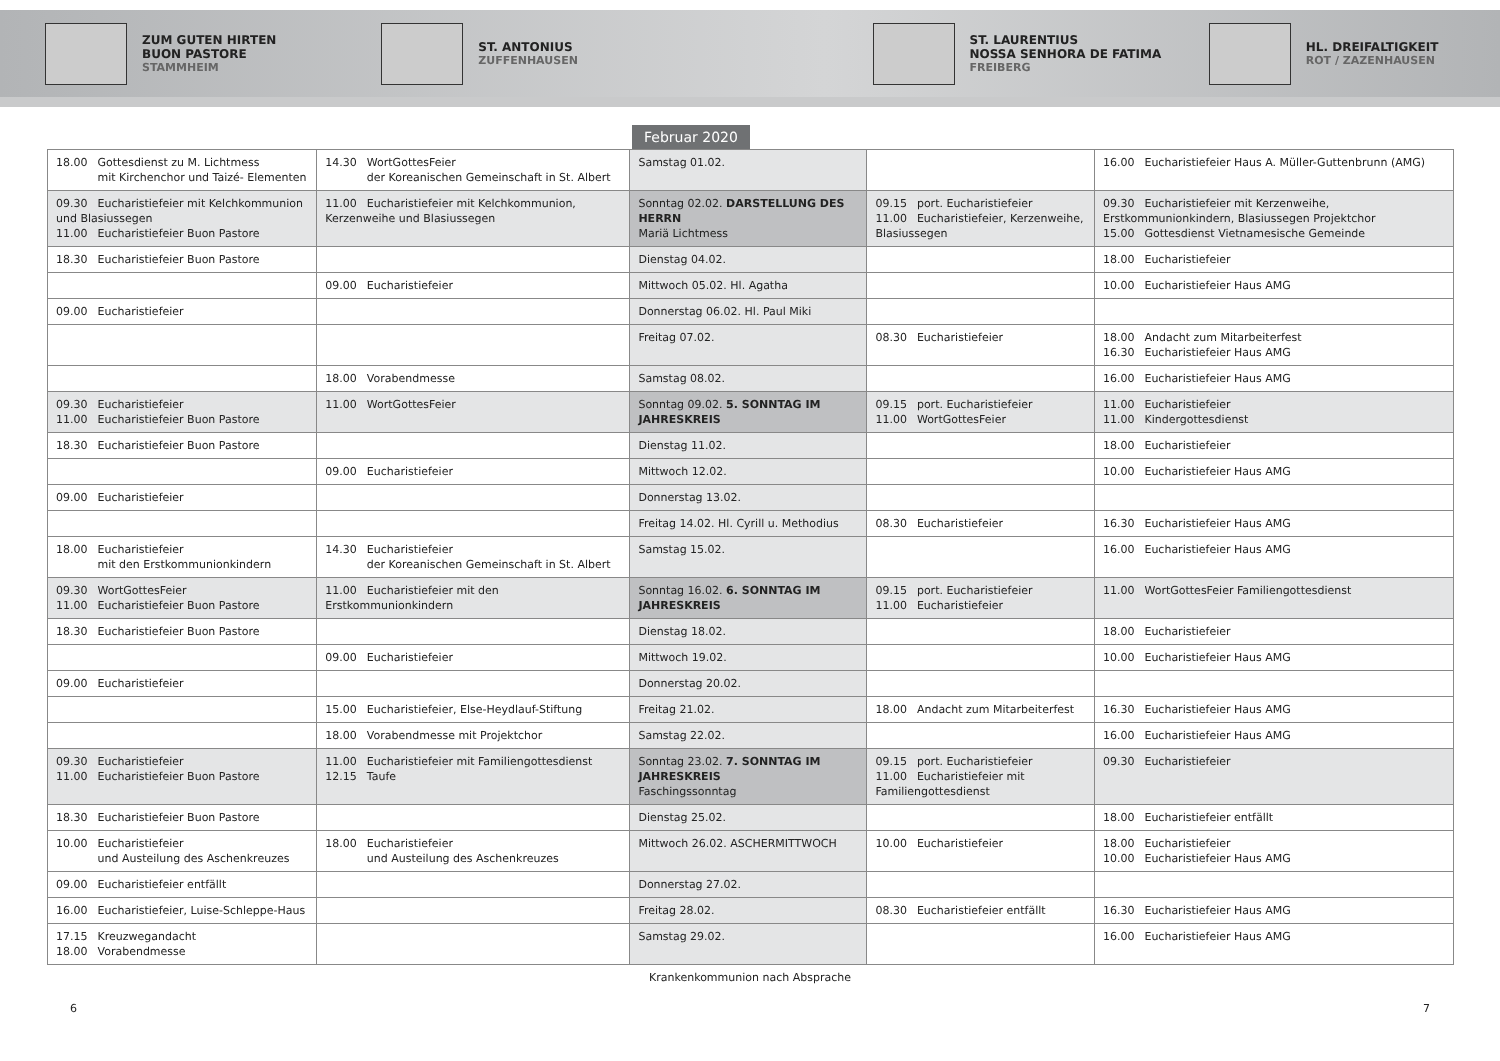ZUM GUTEN HIRTEN
BUON PASTORE
STAMMHEIM
ST. ANTONIUS
ZUFFENHAUSEN
ST. LAURENTIUS
NOSSA SENHORA DE FATIMA
FREIBERG
HL. DREIFALTIGKEIT
ROT / ZAZENHAUSEN
Februar 2020
| 18.00 Gottesdienst zu M. Lichtmess mit Kirchenchor und Taizé- Elementen | 14.30 WortGottesFeier der Koreanischen Gemeinschaft in St. Albert | Samstag 01.02. | | 16.00 Eucharistiefeier Haus A. Müller-Guttenbrunn (AMG) |
| 09.30 Eucharistiefeier mit Kelchkommunion und Blasiussegen 11.00 Eucharistiefeier Buon Pastore | 11.00 Eucharistiefeier mit Kelchkommunion, Kerzenweihe und Blasiussegen | Sonntag 02.02. DARSTELLUNG DES HERRN Mariä Lichtmess | 09.15 port. Eucharistiefeier 11.00 Eucharistiefeier, Kerzenweihe, Blasiussegen | 09.30 Eucharistiefeier mit Kerzenweihe, Erstkommunionkindern, Blasiussegen Projektchor 15.00 Gottesdienst Vietnamesische Gemeinde |
| 18.30 Eucharistiefeier Buon Pastore | | Dienstag 04.02. | | 18.00 Eucharistiefeier |
| | 09.00 Eucharistiefeier | Mittwoch 05.02. Hl. Agatha | | 10.00 Eucharistiefeier Haus AMG |
| 09.00 Eucharistiefeier | | Donnerstag 06.02. Hl. Paul Miki | | |
| | | Freitag 07.02. | 08.30 Eucharistiefeier | 18.00 Andacht zum Mitarbeiterfest 16.30 Eucharistiefeier Haus AMG |
| | 18.00 Vorabendmesse | Samstag 08.02. | | 16.00 Eucharistiefeier Haus AMG |
| 09.30 Eucharistiefeier 11.00 Eucharistiefeier Buon Pastore | 11.00 WortGottesFeier | Sonntag 09.02. 5. SONNTAG IM JAHRESKREIS | 09.15 port. Eucharistiefeier 11.00 WortGottesFeier | 11.00 Eucharistiefeier 11.00 Kindergottesdienst |
| 18.30 Eucharistiefeier Buon Pastore | | Dienstag 11.02. | | 18.00 Eucharistiefeier |
| | 09.00 Eucharistiefeier | Mittwoch 12.02. | | 10.00 Eucharistiefeier Haus AMG |
| 09.00 Eucharistiefeier | | Donnerstag 13.02. | | |
| | | Freitag 14.02. Hl. Cyrill u. Methodius | 08.30 Eucharistiefeier | 16.30 Eucharistiefeier Haus AMG |
| 18.00 Eucharistiefeier mit den Erstkommunionkindern | 14.30 Eucharistiefeier der Koreanischen Gemeinschaft in St. Albert | Samstag 15.02. | | 16.00 Eucharistiefeier Haus AMG |
| 09.30 WortGottesFeier 11.00 Eucharistiefeier Buon Pastore | 11.00 Eucharistiefeier mit den Erstkommunionkindern | Sonntag 16.02. 6. SONNTAG IM JAHRESKREIS | 09.15 port. Eucharistiefeier 11.00 Eucharistiefeier | 11.00 WortGottesFeier Familiengottesdienst |
| 18.30 Eucharistiefeier Buon Pastore | | Dienstag 18.02. | | 18.00 Eucharistiefeier |
| | 09.00 Eucharistiefeier | Mittwoch 19.02. | | 10.00 Eucharistiefeier Haus AMG |
| 09.00 Eucharistiefeier | | Donnerstag 20.02. | | |
| | 15.00 Eucharistiefeier, Else-Heydlauf-Stiftung | Freitag 21.02. | 18.00 Andacht zum Mitarbeiterfest | 16.30 Eucharistiefeier Haus AMG |
| | 18.00 Vorabendmesse mit Projektchor | Samstag 22.02. | | 16.00 Eucharistiefeier Haus AMG |
| 09.30 Eucharistiefeier 11.00 Eucharistiefeier Buon Pastore | 11.00 Eucharistiefeier mit Familiengottesdienst 12.15 Taufe | Sonntag 23.02. 7. SONNTAG IM JAHRESKREIS Faschingssonntag | 09.15 port. Eucharistiefeier 11.00 Eucharistiefeier mit Familiengottesdienst | 09.30 Eucharistiefeier |
| 18.30 Eucharistiefeier Buon Pastore | | Dienstag 25.02. | | 18.00 Eucharistiefeier entfällt |
| 10.00 Eucharistiefeier und Austeilung des Aschenkreuzes | 18.00 Eucharistiefeier und Austeilung des Aschenkreuzes | Mittwoch 26.02. ASCHERMITTWOCH | 10.00 Eucharistiefeier | 18.00 Eucharistiefeier 10.00 Eucharistiefeier Haus AMG |
| 09.00 Eucharistiefeier entfällt | | Donnerstag 27.02. | | |
| 16.00 Eucharistiefeier, Luise-Schleppe-Haus | | Freitag 28.02. | 08.30 Eucharistiefeier entfällt | 16.30 Eucharistiefeier Haus AMG |
| 17.15 Kreuzwegandacht 18.00 Vorabendmesse | | Samstag 29.02. | | 16.00 Eucharistiefeier Haus AMG |
Krankenkommunion nach Absprache
6 7